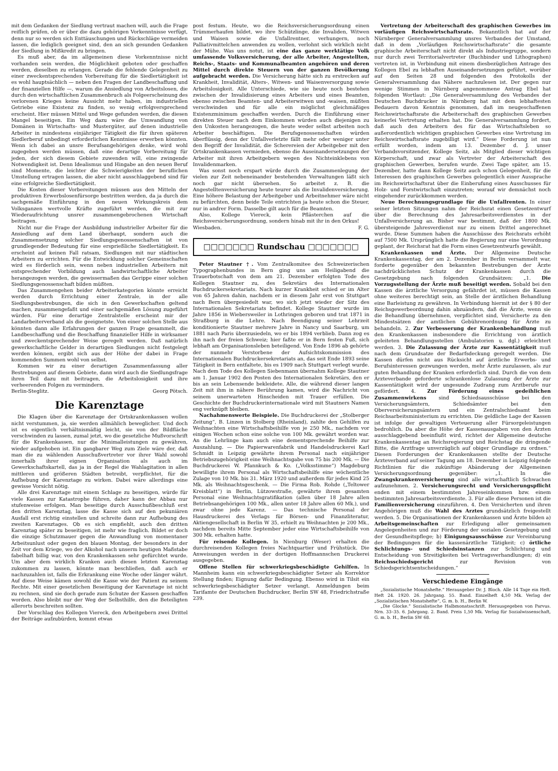mit dem Gedanken der Siedlung vertraut machen will, auch die Frage reiflich prüfen, ob er über die dazu gehörigen Vorkenntnisse verfügt, denn nur so werden sich Enttäuschungen und Rückschläge vermeiden lassen, die lediglich geeignet sind, den an sich gesunden Gedanken der Siedlung in Mißkredit zu bringen.
Es muß aber, da im allgemeinen diese Vorkenntnisse nicht vorhanden sein werden, die Möglichkeit geboten oder geschaffen werden, dieselben zu erlangen. Gerade die fehlende Gelegenheit zu einer zweckentsprechenden Vorbereitung für die Siedlertätigkeit ist es wohl hauptsächlich — neben den Fragen der Landbeschaffung und der finanziellen Hilfe —, warum die Ansiedlung von Arbeitslosen, die durch den wirtschaftlichen Zusammenbruch als Folgeerscheinung des verlorenen Krieges keine Aussicht mehr haben, im industriellen Getriebe eine Existenz zu finden, so wenig erfolgversprechend erscheint. Hier müssen Mittel und Wege gefunden werden, die diesen Mangel beseitigen. Ein Weg dazu wäre die Umwandlung von Domänen in Wirtschafts- und Mustergüter, auf denen industrielle Arbeiter in mindestens einjähriger Tätigkeit die für ihren späteren Siedlerberuf unbedingt erforderlichen Kenntnisse erwerben könnten. Wenn ich dabei an unsre Berufsangehörigen denke, wird wohl zugegeben werden müssen, daß eine derartige Vorbereitung für jeden, der sich diesem Gebiete zuwenden will, eine zwingende Notwendigkeit ist. Denn Idealismus und Hingabe an den neuen Beruf sind Momente, die leichter die Schwierigkeiten der beruflichen Umstellung ertragen lassen, die aber nicht ausschlaggebend sind für eine erfolgreiche Siedlertätigkeit.
Die Kosten dieser Vorbereitungen müssen aus den Mitteln der produktiven Erwerbslosenfürsorge bestritten werden, da ja durch die sachgemäße Einführung in den neuen Wirkungskreis dem Volksganzen wertvolle Kräfte zugeführt werden, die mit zur Wiederaufrichtung unsrer zusammengebrochenen Wirtschaft beitragen.
Nicht nur die Frage der Ausbildung industrieller Arbeiter für die Ansiedlung auf dem Land überhaupt, sondern auch die Zusammensetzung solcher Siedlungsgenossenschaften ist von grundlegender Bedeutung für eine ersprießliche Siedlertätigkeit. Es erscheint auf keinen Fall ratsam, Siedlungen mit nur städtischen Arbeitern zu errichten. Für die Entwicklung solcher Gemeinschaften wird es förderlich sein, wenn neben industriellen Arbeitern mit entsprechender Vorbildung auch landwirtschaftliche Arbeiter herangezogen werden, die gewissermaßen das Gerippe einer solchen Siedlungsgenossenschaft bilden müßten.
Das Zusammengehen beider Arbeiterkategorien könnte erreicht werden durch Errichtung einer Zentrale, in der alle Siedlungsbestrebungen, die sich in den Gewerkschaften geltend machen, zusammengefaßt und einer sachgemäßen Lösung zugeführt würden. Für eine derartige Zentralstelle erscheint mir der Landarbeiterverband als die geeignetste. Von einer solchen Stelle aus könnten dann alle Erfahrungen der ganzen Frage gesammelt, die Landbeschaffung und die Beschaffung finanzieller Hilfe in wirksamer und zweckentsprechender Weise geregelt werden. Daß natürlich gewerkschaftliche Gelder in derartigen Siedlungen nicht festgelegt werden können, ergibt sich aus der Höhe der dabei in Frage kommenden Summen wohl von selbst.
Kommen wir zu einer derartigen Zusammenfassung aller Bestrebungen auf diesem Gebiete, dann wird auch die Siedlungsfrage ihren Teil dazu mit beitragen, die Arbeitslosigkeit und ihre verheerenden Folgen zu vermindern.
Berlin-Steglitz. Georg Pötsch.
Die Karenztage
Die Klagen über die Karenztage der Ortskrankenkassen wollen nicht verstummen, ja, sie werden allmählich beweglicher. Und doch ist es eigentlich verhältnismäßig leicht, sie von der Bildfläche verschwinden zu lassen, zumal jetzt, wo die gesetzliche Mußvorschrift für die Krankenkassen, nur die Minimalleistungen zu gewähren, wieder aufgehoben ist. Ein gangbarer Weg zum Ziele wäre der, daß man die zu wählenden Ausschußvertreter vor ihrer Wahl sowohl innerhalb ihrer eignen Organisation als auch im Gewerkschaftskartell, das ja in der Regel die Wahlagitation in allen mittleren und größeren Städten betreibt, verpflichtet, für die Aufhebung der Karenztage zu wirken. Dabei wäre allerdings eine gewisse Vorsicht nötig.
Alle drei Karenztage mit einem Schlage zu beseitigen, würde für viele Kassen zur Katastrophe führen, daher kann der Abbau nur stufenweise erfolgen. Man beseitige durch Ausschußbeschluß erst den dritten Karenztag, lasse die Kasse sich auf den pekuniären Ausfall erst richtig einstellen und schreite dann zur Aufhebung des zweiten Karenztages. Ob es sich empfiehlt, auch den dritten Karenztag später zu beseitigen, ist mehr wie fraglich. Bildet er doch die einzige Schutzmauer gegen die Anwandlung von momentaner Arbeitsunlust oder gegen den blauen Montag, der besonders in der Zeit vor dem Kriege, wo der Alkohol nach unserm heutigen Maßstabe fabelhaft billig war, von den Krankenkassen sehr gefürchtet wurde. Um aber dem wirklich Kranken auch diesen letzten Karenztag zukommen zu lassen, könnte man beschließen, daß auch er nachzuzahlen ist, falls die Erkrankung eine Woche oder länger währt. Auf diese Weise kämen sowohl die Kasse wie der Patient zu seinem Rechte. Mit einer gesetzlichen Beseitigung der Karenztage ist nicht zu rechnen, sind sie doch gerade zum Schutze der Kassen geschaffen worden. Also bleibt nur der Weg der Selbsthilfe, den die Beteiligten allerorts beschreiten sollten.
Der Vorschlag des Kollegen Viereck, den Arbeitgebern zwei Drittel der Beiträge aufzubürden, kommt etwas
post festum. Heute, wo die Reichsversicherungsordnung einen Trümmerhaufen bildet, wo ihre Schützlinge, die Invaliden, Witwen und Waisen sowie die Unfallrentner, verhungern, noch Palliativmittelchen anwenden zu wollen, verlohnt sich wirklich nicht der Mühe. Was uns notut, ist eine das ganze werktätige Volk umfassende Volksversicherung, der alle Arbeiter, Angestellten, Reichs-, Staats- und Kommunalbeamten angehören und deren Mittel durch direkte Steuern von der ganzen Bevölkerung aufgebracht werden. Die Versicherung hätte sich zu erstrecken auf Krankheit, Invalidität, Alters-, Witwen- und Waisenversorgung sowie Arbeitslosigkeit. Alle Unterschiede, wie sie heute noch bestehen zwischen der Invalidisierung eines Arbeiters und eines Beamten, ebenso zwischen Beamten- und Arbeiterwitwen und -waisen, müßten verschwinden und für alle ein möglichst gleichmäßiges Existenzminimum geschaffen werden. Durch die Einführung einer direkten Steuer nach dem Einkommen würden auch diejenigen zu den Unkosten herangezogen, die heute weder selbst arbeiten noch Arbeiter beschäftigen. Die Berufsgenossenschaften würden überflüssig, denn der Unfallverletzte fällt mehr oder weniger unter den Begriff der Invalidität, die Scherereien der Arbeitgeber mit den Ortskrankenkassen vermieden, ebenso die Auseinandersetzungen der Arbeiter mit ihren Arbeitgebern wegen des Nichteinklebens von Invalidenmarken.
Was sonst noch erspart würde durch die Zusammenlegung der vielen zur Zeit nebeneinander bestehenden Verwaltungen läßt sich noch gar nicht übersehen. So arbeitet z. B. die Angestelltenversicherung heute teurer als die Invalidenversicherung. Eine höhere Belastung der Arbeitgeber und Arbeitnehmer wäre nicht zu befürchten, denn beide Teile entrichten ja heute schon die Steuer, nur in andrer Form. Dasselbe gilt auch für die Beamten.
Also, Kollege Viereck, kein Pflästerchen auf die Reichsversicherungsordnung, sondern hinab mit ihr in den Orkus!
Wiesbaden. F. G.
□□□□□□□ Rundschau □□□□□□□
Peter Stautner †. Vom Zentralkomitee des Schweizerischen Typographenbundes in Bern ging uns am Heiligabend die Trauerbotschaft von dem am 21. Dezember erfolgten Tode des Kollegen Stautner zu, des Sekretärs des Internationalen Buchdruckersekretariats. Nach kurzer Krankheit schied er im Alter von 65 Jahren dahin, nachdem er in diesem Jahr erst von Stuttgart nach Bern übergesiedelt war, wo sich jetzt wieder der Sitz des Internationalen Sekretariats befindet. Kollege Stautner wurde im Jahre 1856 in Wiebersweiler in Lothringen geboren und trat 1871 in Straßburg in die Lehre. Nach Beendigung seiner Lehrzeit konditionierte Stautner mehrere Jahre in Nancy und Saarburg, um 1881 nach Paris überzusiedeln, wo er bis 1894 verblieb. Dann zog es ihn nach der freien Schweiz; hier faßte er in Bern festen Fuß, sich lebhaft am Organisationsleben beteiligend. Von Ende 1896 ab gehörte der nunmehr Verstorbene der Aufsichtskommission des Internationalen Buchdruckersekretariats an, das seit Ende 1893 seine Tätigkeit in Bern entfaltete, bis es 1909 nach Stuttgart verlegt wurde. Nach dem Tode des Kollegen Siebenmann übernahm Kollege Stautner am 1. Januar 1902 den Posten des Internationalen Sekretärs, den er bis an sein Lebensende bekleidete. Alle, die während dieser langen Zeit mit ihm in nähere Berührung kamen, wird die Nachricht von seinem unerwarteten Hinscheiden mit Trauer erfüllen. Die Geschichte der Buchdruckerinternationale wird mit Stautners Namen eng verknüpft bleiben.
Nachahmenswerte Beispiele. Die Buchdruckerei der „Stolberger Zeitung“, B. Linzen in Stolberg (Rheinland), zahlte den Gehilfen zu Weihnachten eine Wirtschaftsbeihilfe von je 250 Mk., nachdem vor einigen Wochen schon eine solche von 100 Mk. gewährt worden war. An die Lehrlinge kam auch eine dementsprechende Beihilfe zur Auszahlung. — Die Papierwarenfabrik und Handelsdruckerei Karl Schmidt in Leipzig gewährte ihrem Personal nach einjähriger Betriebszugehörigkeit eine Weihnachtsgabe von 75 bis 200 Mk. — Die Buchdruckerei W. Pfannkuch & Ko. („Volksstimme“) Magdeburg bewilligte ihrem Personal als Wirtschaftsbeihilfe eine wöchentliche Zulage von 10 Mk. bis 31. März 1920 und außerdem für jedes Kind 25 Mk. als Weihnachtsgeschenk. — Die Firma Rob. Rohde („Teltower Kreisblatt“) in Berlin, Lützowstraße, gewährte ihrem gesamten Personal eine Weihnachtsgratifikation (allen über 18 Jahre allen Betriebsangehörigen 100 Mk., allen unter 18 Jahre allen 60 Mk.), und zwar ohne jede Karenz. — Das technische Personal der Hausdruckerei des Verlags für Börsen- und Finanzliteratur, Aktiengesellschaft in Berlin W 35, erhielt zu Weihnachten je 200 Mk., nachdem bereits Mitte September jeder eine Wirtschaftsbeihilfe von 300 Mk. erhalten hatte.
Für reisende Kollegen. In Nienburg (Weser) erhalten die durchreisenden Kollegen freies Nachtquartier und Frühstück. Die Anweisungen werden in der dortigen Hoffmannschen Druckerei ausgegeben.
Offene Stellen für schwerkriegsbeschädigte Gehilfen. In Mannheim kann ein schwerkriegsbeschädigter Setzer als Korrektor Stellung finden; Eignung dafür Bedingung. Ebenso wird in Tilsit ein schwerkriegsbeschädigter Setzer verlangt. Anmeldungen beim Tarifamte der Deutschen Buchdrucker, Berlin SW 48, Friedrichstraße 239.
Vertretung der Arbeiterschaft des graphischen Gewerbes im vorläufigen Reichswirtschaftsrate. Bekanntlich hat auf der Nürnberger Generalversammlung unsres Verbandes der Umstand, daß in dem „Vorläufigen Reichswirtschaftsrate“ die gesamte graphische Arbeiterschaft nicht direkt als Industriegruppe, sondern nur durch zwei Territorialvertreter (Buchbinder und Lithographen) vertreten ist, in Verbindung mit einem diesbezüglichen Antrage des Kollegen Ebel zu lebhaften Auseinandersetzungen geführt, worüber auf den Seiten 28 und folgenden des Protokolls der Generalversammlung das Nähere nachzulesen ist. Der gegen nur wenige Stimmen in Nürnberg angenommene Antrag Ebel hat folgenden Wortlaut: „Die Generalversammlung des Verbandes der Deutschen Buchdrucker in Nürnberg hat mit dem lebhaftesten Bedauern davon Kenntnis genommen, daß im neugeschaffenen Reichswirtschaftsrate die Arbeiterschaft des graphischen Gewerbes keinerlei Vertretung erhalten hat. Die Generalversammlung fordert, daß auch den Arbeitern des für das Wirtschaftsleben so außerordentlich wichtigen graphischen Gewerbes eine Vertretung im Reichswirtschaftsrate zugebilligt wird.“ Diese Forderung ist nun erfüllt worden, indem am 13. Dezember d. J. unser Verbandsvorsitzender, Kollege Seitz, als Mitglied dieser wichtigen Körperschaft, und zwar als Vertreter der Arbeiterschaft des graphischen Gewerbes, berufen wurde. Zwei Tage später, am 15. Dezember, hatte dann Kollege Seitz auch schon Gelegenheit, für die Interessen des graphischen Gewerbes gelegentlich einer Aussprache im Reichswirtschaftsrat über die Einberufung eines Ausschusses für Holz- und Forstwirtschaft einzutreten; worauf wir demnächst noch eingehender zurückkommen werden.
Neue Berechnungsgrundlage für die Unfallrenten. In einer seiner letzten Sitzungen nahm der Reichsrat einen Gesetzentwurf über die Berechnung des Jahresarbeitsverdienstes in der Unfallversicherung an. Bisher war bestimmt, daß der 1800 Mk. übersteigende Jahresverdienst nur zu einem Drittel angerechnet wurde. Diese Summen haben die Ausschüsse des Reichsrats erhöht auf 7500 Mk. Ursprünglich hatte die Regierung nur eine Verordnung geplant, der Reichsrat hat die Form eines Gesetzentwurfs gewählt.
Krankenkassen und Ärzte. Der Allgemeine Deutsche Krankenkassentag, der am 2. Dezember in Berlin versammelt war, forderte gegenüber den bekannten Bestrebungen der Ärzte nachdrücklichsten Schutz der Krankenkassen durch die Gesetzgebung nach folgenden Grundsätzen: „1. Die Vorzugsstellung der Ärzte muß beseitigt werden. Sobald bei den Kassen die ärztliche Versorgung gefährdet ist, müssen die Kassen ohne weiteres berechtigt sein, an Stelle der ärztlichen Behandlung eine Barleistung zu gewähren. In Verbindung hiermit ist der § 80 der Reichsgewerbeordnung dahin abzuändern, daß die Ärzte, wenn sie die Behandlung übernehmen, verpflichtet sind, Versicherte zu den Mindestsätzen der amtlichen Gebührenordnung für Ärzte zu behandeln. 2. Zur Verbesserung der Krankenbehandlung muß den Krankenkassen insbesondere die Errichtung von ärztlich geleiteten Behandlungsstellen (Ambulatorien u. dgl.) erleichtert werden. 3. Die Zulassung der Ärzte zur Kassentätigkeit muß nach dem Grundsatze der Bedarfsdeckung geregelt werden. Die Kassen dürfen nicht aus Rücksicht auf ärztliche Erwerbs- und Berufsinteressen gezwungen werden, mehr Ärzte zuzulassen, als zur guten Behandlung der Kranken erforderlich sind. Durch die von dem Ärzteverbande geforderte schrankenlose Zulassung der Ärzte zur Kassentätigkeit wird der ungesunde Zudrang zum Arztberufe nur gefördert. 4. Zur Förderung eines gedeihlichen Zusammenwirkens sind Schiedsausschüsse bei den Versicherungsämtern, Schiedsämter bei den Oberversicherungsämtern und ein Zentralschiedsamt beim Reichsarbeitsministerium zu errichten. Die geldliche Lage der Kassen ist infolge der gewaltigen Verteuerung aller Fürsorgeleistungen bedrohlich. Da aber die Höhe der Kassenausgaben von den Ärzten ausschlaggebend beeinflußt wird, richtet der Allgemeine deutsche Krankenkassentag an Reichsregierung und Reichstag die dringende Bitte, die Arztfrage unverzüglich auf obiger Grundlage zu ordnen.“ Diesen Forderungen der Krankenkassen stellte der Deutsche Ärzteverband auf seiner Tagung am 18. Dezember in Leipzig folgende Richtlinien für die zukünftige Abänderung der Allgemeinen Versicherungsordnung gegenüber: „1. In die Zwangskrankenversicherung sind alle wirtschaftlich Schwachen aufzunehmen. 2. Versicherungsrecht und Versicherungspflicht enden mit einem bestimmten Jahreseinkommen bzw. einem bestimmten Jahresarbeitsverdienste. 3. Für alle diese Personen ist die Familienversicherung einzuführen. 4. Den Versicherten und ihren Angehörigen muß die Wahl des Arztes grundsätzlich freigestellt werden. 5. Die Organisationen der Krankenkassen und Ärzte bilden a) Arbeitsgemeinschaften zur Erledigung aller gemeinsamen Angelegenheiten und zur Förderung der sozialen Gesetzgebung und der Gesundheitspflege; b) Einigungsausschüsse zur Vereinbarung der Bedingungen für die kassenärztliche Tätigkeit; c) örtliche Schlichtungs- und Schiedsinstanzen zur Schlichtung und Entscheidung von Streitigkeiten bei Vertragsverhandlungen; d) ein Reichsschiedsgericht zur Revision von Schiedsgerichtsentscheidungen.“
Verschiedene Eingänge
„Sozialistische Monatshefte.“ Herausgeber Dr. J. Bloch. Alle 14 Tage ein Heft. Heft 24. 1920. 26. Jahrgang. 55. Band. Einzelheft 4,50 Mk. Verlag der „Sozialistischen Monatshefte“, G. m. b. H., Berlin W.
„Die Glocke.“ Sozialistische Halbmonatsschrift. Herausgegeben von Parvus. Nrn. 33–35. 6. Jahrgang. 2. Band. Preis 1,50 Mk. Verlag für Sozialwissenschaft, G. m. b. H., Berlin SW 68.